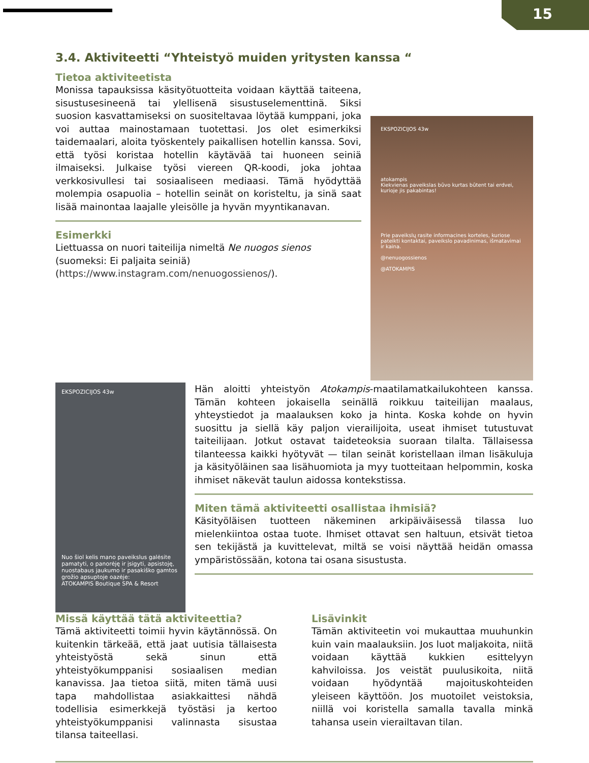15
3.4. Aktiviteetti “Yhteistyö muiden yritysten kanssa “
Tietoa aktiviteetista
Monissa tapauksissa käsityötuotteita voidaan käyttää taiteena, sisustusesineenä tai ylellisenä sisustuselementtinä. Siksi suosion kasvattamiseksi on suositeltavaa löytää kumppani, joka voi auttaa mainostamaan tuotettasi. Jos olet esimerkiksi taidemaalari, aloita työskentely paikallisen hotellin kanssa. Sovi, että työsi koristaa hotellin käytävää tai huoneen seiniä ilmaiseksi. Julkaise työsi viereen QR-koodi, joka johtaa verkkosivullesi tai sosiaaliseen mediaasi. Tämä hyödyttää molempia osapuolia – hotellin seinät on koristeltu, ja sinä saat lisää mainontaa laajalle yleisölle ja hyvän myyntikanavan.
Esimerkki
Liettuassa on nuori taiteilija nimeltä Ne nuogos sienos (suomeksi: Ei paljaita seiniä) (https://www.instagram.com/nenuogossienos/).
EKSPOZICIJOS 43w
atokampis
Kiekvienas paveikslas būvo kurtas būtent tai erdvei, kurioje jis pakabintas!
Prie paveikslų rasite informacines korteles, kuriose pateikti kontaktai, paveikslo pavadinimas, išmatavimai ir kaina.
@nenuogossienos
@ATOKAMPIS
EKSPOZICIJOS 43w
Nuo šiol kelis mano paveikslus galėsite pamatyti, o panorėję ir įsigyti, apsistoję, nuostabaus jaukumo ir pasakiško gamtos grožio apsuptoje oazėje:
ATOKAMPIS Boutique SPA & Resort
Hän aloitti yhteistyön Atokampis-maatilamatkailukohteen kanssa. Tämän kohteen jokaisella seinällä roikkuu taiteilijan maalaus, yhteystiedot ja maalauksen koko ja hinta. Koska kohde on hyvin suosittu ja siellä käy paljon vierailijoita, useat ihmiset tutustuvat taiteilijaan. Jotkut ostavat taideteoksia suoraan tilalta. Tällaisessa tilanteessa kaikki hyötyvät — tilan seinät koristellaan ilman lisäkuluja ja käsityöläinen saa lisähuomiota ja myy tuotteitaan helpommin, koska ihmiset näkevät taulun aidossa kontekstissa.
Miten tämä aktiviteetti osallistaa ihmisiä?
Käsityöläisen tuotteen näkeminen arkipäiväisessä tilassa luo mielenkiintoa ostaa tuote. Ihmiset ottavat sen haltuun, etsivät tietoa sen tekijästä ja kuvittelevat, miltä se voisi näyttää heidän omassa ympäristössään, kotona tai osana sisustusta.
Missä käyttää tätä aktiviteettia?
Tämä aktiviteetti toimii hyvin käytännössä. On kuitenkin tärkeää, että jaat uutisia tällaisesta yhteistyöstä sekä sinun että yhteistyökumppanisi sosiaalisen median kanavissa. Jaa tietoa siitä, miten tämä uusi tapa mahdollistaa asiakkaittesi nähdä todellisia esimerkkejä työstäsi ja kertoo yhteistyökumppanisi valinnasta sisustaa tilansa taiteellasi.
Lisävinkit
Tämän aktiviteetin voi mukauttaa muuhunkin kuin vain maalauksiin. Jos luot maljakoita, niitä voidaan käyttää kukkien esittelyyn kahviloissa. Jos veistät puulusikoita, niitä voidaan hyödyntää majoituskohteiden yleiseen käyttöön. Jos muotoilet veistoksia, niillä voi koristella samalla tavalla minkä tahansa usein vierailtavan tilan.